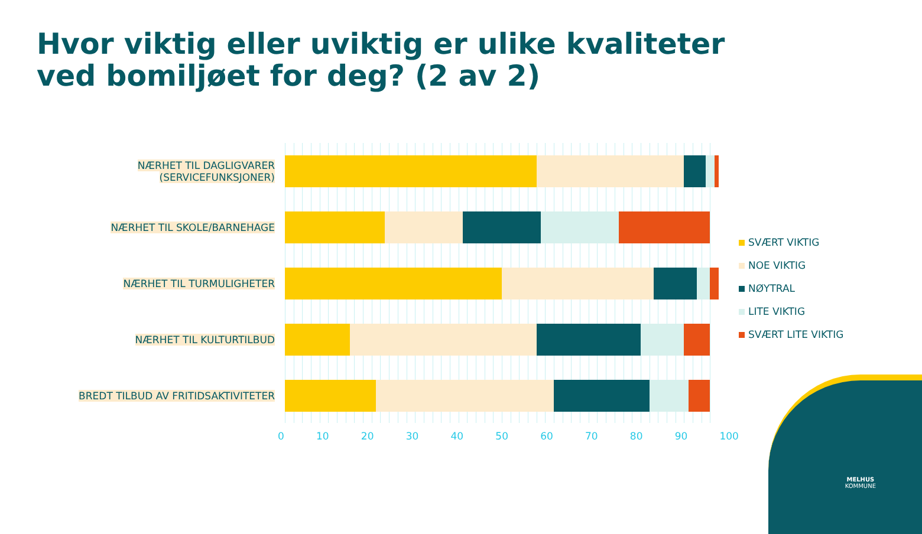Hvor viktig eller uviktig er ulike kvaliteter
ved bomiljøet for deg? (2 av 2)
NÆRHET TIL DAGLIGVARER (SERVICEFUNKSJONER)
NÆRHET TIL SKOLE/BARNEHAGE
NÆRHET TIL TURMULIGHETER
NÆRHET TIL KULTURTILBUD
BREDT TILBUD AV FRITIDSAKTIVITETER
0 10 20 30 40 50 60 70 80 90 100
SVÆRT VIKTIG
NOE VIKTIG
NØYTRAL
LITE VIKTIG
SVÆRT LITE VIKTIG
MELHUS
KOMMUNE